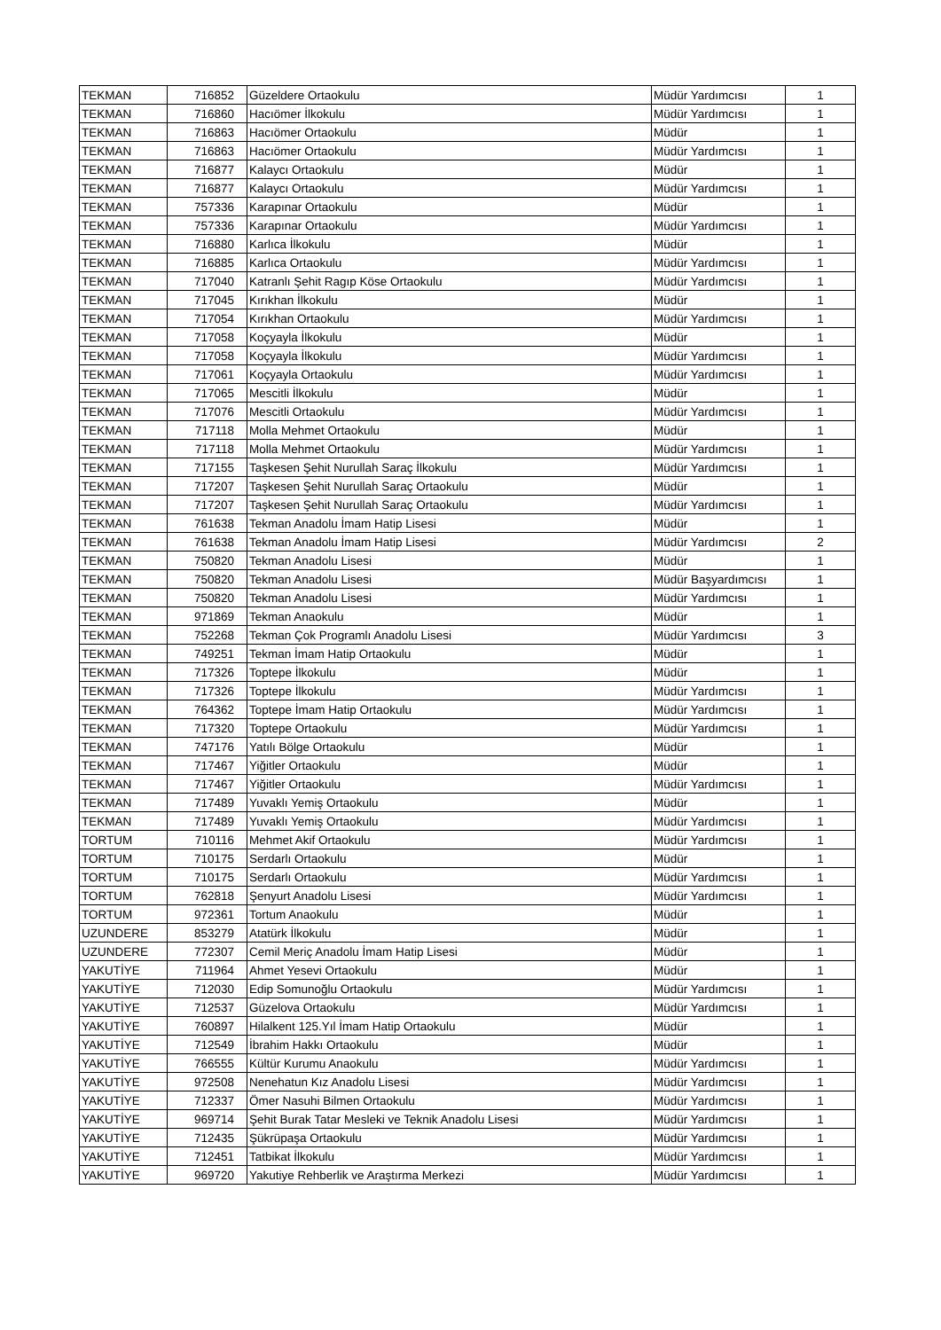| TEKMAN | 716852 | Güzeldere Ortaokulu | Müdür Yardımcısı | 1 |
| TEKMAN | 716860 | Hacıömer İlkokulu | Müdür Yardımcısı | 1 |
| TEKMAN | 716863 | Hacıömer Ortaokulu | Müdür | 1 |
| TEKMAN | 716863 | Hacıömer Ortaokulu | Müdür Yardımcısı | 1 |
| TEKMAN | 716877 | Kalaycı Ortaokulu | Müdür | 1 |
| TEKMAN | 716877 | Kalaycı Ortaokulu | Müdür Yardımcısı | 1 |
| TEKMAN | 757336 | Karapınar Ortaokulu | Müdür | 1 |
| TEKMAN | 757336 | Karapınar Ortaokulu | Müdür Yardımcısı | 1 |
| TEKMAN | 716880 | Karlıca İlkokulu | Müdür | 1 |
| TEKMAN | 716885 | Karlıca Ortaokulu | Müdür Yardımcısı | 1 |
| TEKMAN | 717040 | Katranlı Şehit Ragıp Köse Ortaokulu | Müdür Yardımcısı | 1 |
| TEKMAN | 717045 | Kırıkhan İlkokulu | Müdür | 1 |
| TEKMAN | 717054 | Kırıkhan Ortaokulu | Müdür Yardımcısı | 1 |
| TEKMAN | 717058 | Koçyayla İlkokulu | Müdür | 1 |
| TEKMAN | 717058 | Koçyayla İlkokulu | Müdür Yardımcısı | 1 |
| TEKMAN | 717061 | Koçyayla Ortaokulu | Müdür Yardımcısı | 1 |
| TEKMAN | 717065 | Mescitli İlkokulu | Müdür | 1 |
| TEKMAN | 717076 | Mescitli Ortaokulu | Müdür Yardımcısı | 1 |
| TEKMAN | 717118 | Molla Mehmet Ortaokulu | Müdür | 1 |
| TEKMAN | 717118 | Molla Mehmet Ortaokulu | Müdür Yardımcısı | 1 |
| TEKMAN | 717155 | Taşkesen Şehit Nurullah Saraç İlkokulu | Müdür Yardımcısı | 1 |
| TEKMAN | 717207 | Taşkesen Şehit Nurullah Saraç Ortaokulu | Müdür | 1 |
| TEKMAN | 717207 | Taşkesen Şehit Nurullah Saraç Ortaokulu | Müdür Yardımcısı | 1 |
| TEKMAN | 761638 | Tekman Anadolu İmam Hatip Lisesi | Müdür | 1 |
| TEKMAN | 761638 | Tekman Anadolu İmam Hatip Lisesi | Müdür Yardımcısı | 2 |
| TEKMAN | 750820 | Tekman Anadolu Lisesi | Müdür | 1 |
| TEKMAN | 750820 | Tekman Anadolu Lisesi | Müdür Başyardımcısı | 1 |
| TEKMAN | 750820 | Tekman Anadolu Lisesi | Müdür Yardımcısı | 1 |
| TEKMAN | 971869 | Tekman Anaokulu | Müdür | 1 |
| TEKMAN | 752268 | Tekman Çok Programlı Anadolu Lisesi | Müdür Yardımcısı | 3 |
| TEKMAN | 749251 | Tekman İmam Hatip Ortaokulu | Müdür | 1 |
| TEKMAN | 717326 | Toptepe İlkokulu | Müdür | 1 |
| TEKMAN | 717326 | Toptepe İlkokulu | Müdür Yardımcısı | 1 |
| TEKMAN | 764362 | Toptepe İmam Hatip Ortaokulu | Müdür Yardımcısı | 1 |
| TEKMAN | 717320 | Toptepe Ortaokulu | Müdür Yardımcısı | 1 |
| TEKMAN | 747176 | Yatılı Bölge Ortaokulu | Müdür | 1 |
| TEKMAN | 717467 | Yiğitler Ortaokulu | Müdür | 1 |
| TEKMAN | 717467 | Yiğitler Ortaokulu | Müdür Yardımcısı | 1 |
| TEKMAN | 717489 | Yuvaklı Yemiş Ortaokulu | Müdür | 1 |
| TEKMAN | 717489 | Yuvaklı Yemiş Ortaokulu | Müdür Yardımcısı | 1 |
| TORTUM | 710116 | Mehmet Akif Ortaokulu | Müdür Yardımcısı | 1 |
| TORTUM | 710175 | Serdarlı Ortaokulu | Müdür | 1 |
| TORTUM | 710175 | Serdarlı Ortaokulu | Müdür Yardımcısı | 1 |
| TORTUM | 762818 | Şenyurt Anadolu Lisesi | Müdür Yardımcısı | 1 |
| TORTUM | 972361 | Tortum Anaokulu | Müdür | 1 |
| UZUNDERE | 853279 | Atatürk İlkokulu | Müdür | 1 |
| UZUNDERE | 772307 | Cemil Meriç Anadolu İmam Hatip Lisesi | Müdür | 1 |
| YAKUTİYE | 711964 | Ahmet Yesevi Ortaokulu | Müdür | 1 |
| YAKUTİYE | 712030 | Edip Somunoğlu Ortaokulu | Müdür Yardımcısı | 1 |
| YAKUTİYE | 712537 | Güzelova Ortaokulu | Müdür Yardımcısı | 1 |
| YAKUTİYE | 760897 | Hilalkent 125.Yıl İmam Hatip Ortaokulu | Müdür | 1 |
| YAKUTİYE | 712549 | İbrahim Hakkı Ortaokulu | Müdür | 1 |
| YAKUTİYE | 766555 | Kültür Kurumu Anaokulu | Müdür Yardımcısı | 1 |
| YAKUTİYE | 972508 | Nenehatun Kız Anadolu Lisesi | Müdür Yardımcısı | 1 |
| YAKUTİYE | 712337 | Ömer Nasuhi Bilmen Ortaokulu | Müdür Yardımcısı | 1 |
| YAKUTİYE | 969714 | Şehit Burak Tatar Mesleki ve Teknik Anadolu Lisesi | Müdür Yardımcısı | 1 |
| YAKUTİYE | 712435 | Şükrüpaşa Ortaokulu | Müdür Yardımcısı | 1 |
| YAKUTİYE | 712451 | Tatbikat İlkokulu | Müdür Yardımcısı | 1 |
| YAKUTİYE | 969720 | Yakutiye Rehberlik ve Araştırma Merkezi | Müdür Yardımcısı | 1 |